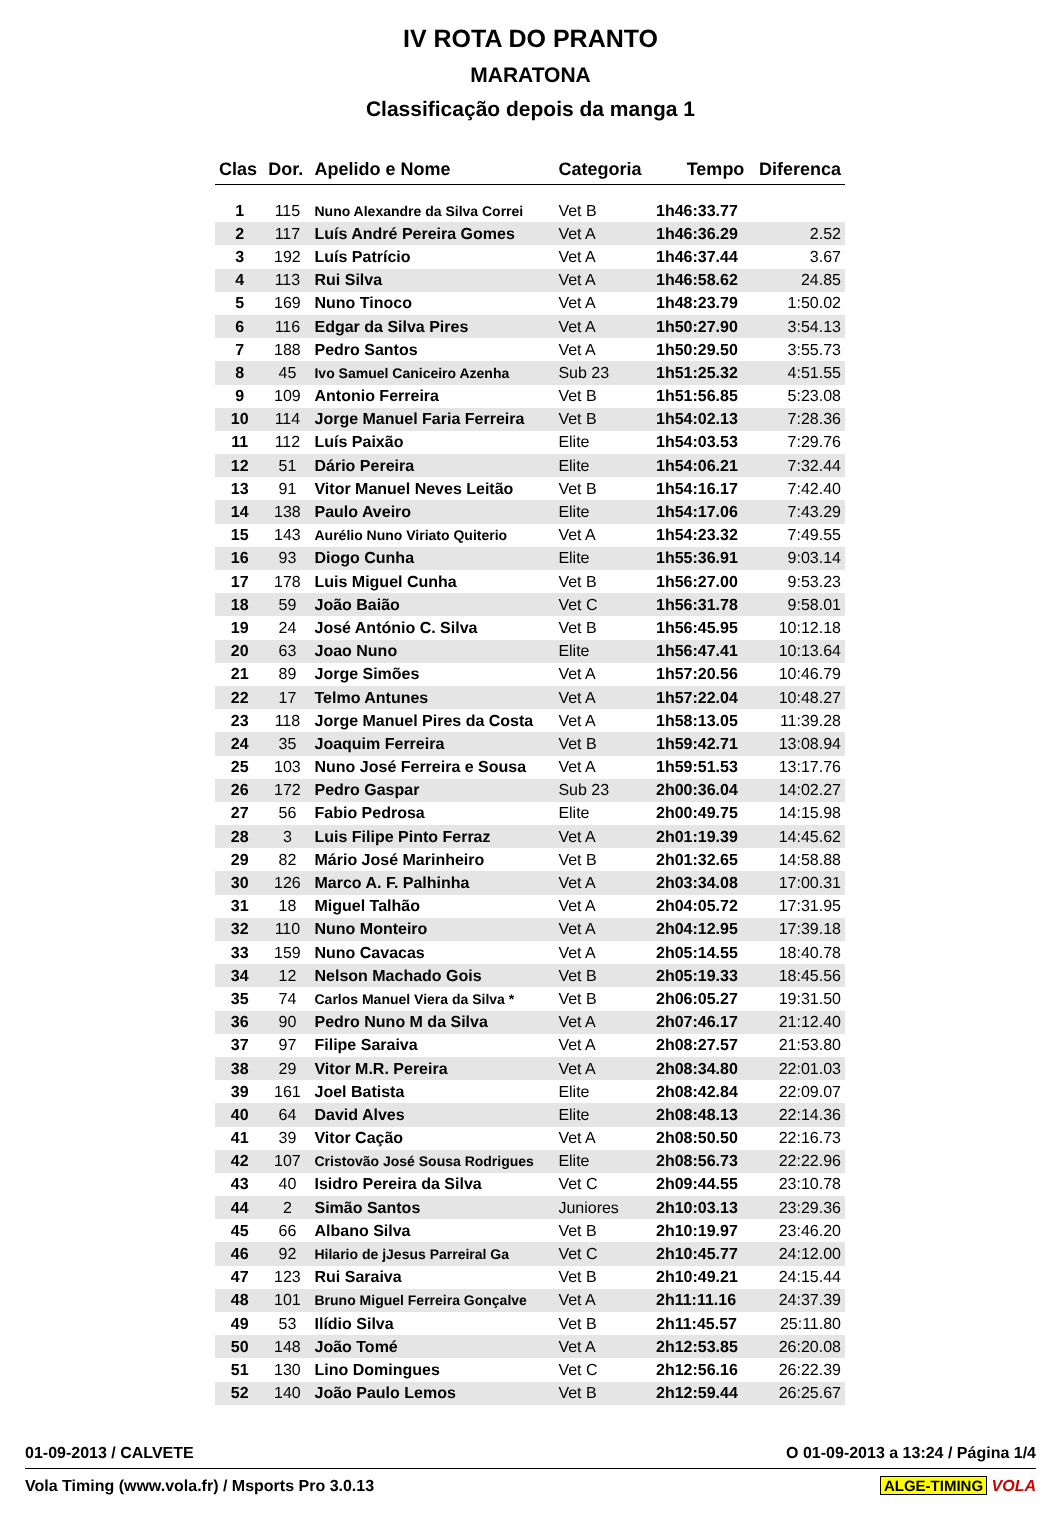IV ROTA DO PRANTO
MARATONA
Classificação depois da manga 1
| Clas | Dor. | Apelido e Nome | Categoria | Tempo | Diferenca |
| --- | --- | --- | --- | --- | --- |
| 1 | 115 | Nuno Alexandre da Silva Correi | Vet B | 1h46:33.77 | |
| 2 | 117 | Luís André Pereira Gomes | Vet A | 1h46:36.29 | 2.52 |
| 3 | 192 | Luís Patrício | Vet A | 1h46:37.44 | 3.67 |
| 4 | 113 | Rui Silva | Vet A | 1h46:58.62 | 24.85 |
| 5 | 169 | Nuno Tinoco | Vet A | 1h48:23.79 | 1:50.02 |
| 6 | 116 | Edgar da Silva Pires | Vet A | 1h50:27.90 | 3:54.13 |
| 7 | 188 | Pedro Santos | Vet A | 1h50:29.50 | 3:55.73 |
| 8 | 45 | Ivo Samuel Caniceiro Azenha | Sub 23 | 1h51:25.32 | 4:51.55 |
| 9 | 109 | Antonio Ferreira | Vet B | 1h51:56.85 | 5:23.08 |
| 10 | 114 | Jorge Manuel Faria Ferreira | Vet B | 1h54:02.13 | 7:28.36 |
| 11 | 112 | Luís Paixão | Elite | 1h54:03.53 | 7:29.76 |
| 12 | 51 | Dário Pereira | Elite | 1h54:06.21 | 7:32.44 |
| 13 | 91 | Vitor Manuel Neves Leitão | Vet B | 1h54:16.17 | 7:42.40 |
| 14 | 138 | Paulo Aveiro | Elite | 1h54:17.06 | 7:43.29 |
| 15 | 143 | Aurélio Nuno Viriato Quiterio | Vet A | 1h54:23.32 | 7:49.55 |
| 16 | 93 | Diogo Cunha | Elite | 1h55:36.91 | 9:03.14 |
| 17 | 178 | Luis Miguel Cunha | Vet B | 1h56:27.00 | 9:53.23 |
| 18 | 59 | João Baião | Vet C | 1h56:31.78 | 9:58.01 |
| 19 | 24 | José António C. Silva | Vet B | 1h56:45.95 | 10:12.18 |
| 20 | 63 | Joao Nuno | Elite | 1h56:47.41 | 10:13.64 |
| 21 | 89 | Jorge Simões | Vet A | 1h57:20.56 | 10:46.79 |
| 22 | 17 | Telmo Antunes | Vet A | 1h57:22.04 | 10:48.27 |
| 23 | 118 | Jorge Manuel Pires da Costa | Vet A | 1h58:13.05 | 11:39.28 |
| 24 | 35 | Joaquim Ferreira | Vet B | 1h59:42.71 | 13:08.94 |
| 25 | 103 | Nuno José Ferreira e Sousa | Vet A | 1h59:51.53 | 13:17.76 |
| 26 | 172 | Pedro Gaspar | Sub 23 | 2h00:36.04 | 14:02.27 |
| 27 | 56 | Fabio Pedrosa | Elite | 2h00:49.75 | 14:15.98 |
| 28 | 3 | Luis Filipe Pinto Ferraz | Vet A | 2h01:19.39 | 14:45.62 |
| 29 | 82 | Mário José Marinheiro | Vet B | 2h01:32.65 | 14:58.88 |
| 30 | 126 | Marco A. F. Palhinha | Vet A | 2h03:34.08 | 17:00.31 |
| 31 | 18 | Miguel Talhão | Vet A | 2h04:05.72 | 17:31.95 |
| 32 | 110 | Nuno Monteiro | Vet A | 2h04:12.95 | 17:39.18 |
| 33 | 159 | Nuno Cavacas | Vet A | 2h05:14.55 | 18:40.78 |
| 34 | 12 | Nelson Machado Gois | Vet B | 2h05:19.33 | 18:45.56 |
| 35 | 74 | Carlos Manuel Viera da Silva * | Vet B | 2h06:05.27 | 19:31.50 |
| 36 | 90 | Pedro Nuno M da Silva | Vet A | 2h07:46.17 | 21:12.40 |
| 37 | 97 | Filipe Saraiva | Vet A | 2h08:27.57 | 21:53.80 |
| 38 | 29 | Vitor M.R. Pereira | Vet A | 2h08:34.80 | 22:01.03 |
| 39 | 161 | Joel Batista | Elite | 2h08:42.84 | 22:09.07 |
| 40 | 64 | David Alves | Elite | 2h08:48.13 | 22:14.36 |
| 41 | 39 | Vitor Cação | Vet A | 2h08:50.50 | 22:16.73 |
| 42 | 107 | Cristovão José Sousa Rodrigues | Elite | 2h08:56.73 | 22:22.96 |
| 43 | 40 | Isidro Pereira da Silva | Vet C | 2h09:44.55 | 23:10.78 |
| 44 | 2 | Simão Santos | Juniores | 2h10:03.13 | 23:29.36 |
| 45 | 66 | Albano Silva | Vet B | 2h10:19.97 | 23:46.20 |
| 46 | 92 | Hilario de jJesus Parreiral Ga | Vet C | 2h10:45.77 | 24:12.00 |
| 47 | 123 | Rui Saraiva | Vet B | 2h10:49.21 | 24:15.44 |
| 48 | 101 | Bruno Miguel Ferreira Gonçalve | Vet A | 2h11:11.16 | 24:37.39 |
| 49 | 53 | Ilídio Silva | Vet B | 2h11:45.57 | 25:11.80 |
| 50 | 148 | João Tomé | Vet A | 2h12:53.85 | 26:20.08 |
| 51 | 130 | Lino Domingues | Vet C | 2h12:56.16 | 26:22.39 |
| 52 | 140 | João Paulo Lemos | Vet B | 2h12:59.44 | 26:25.67 |
01-09-2013 / CALVETE O 01-09-2013 a 13:24 / Página 1/4
Vola Timing (www.vola.fr) / Msports Pro 3.0.13 ALGE-TIMING VOLA